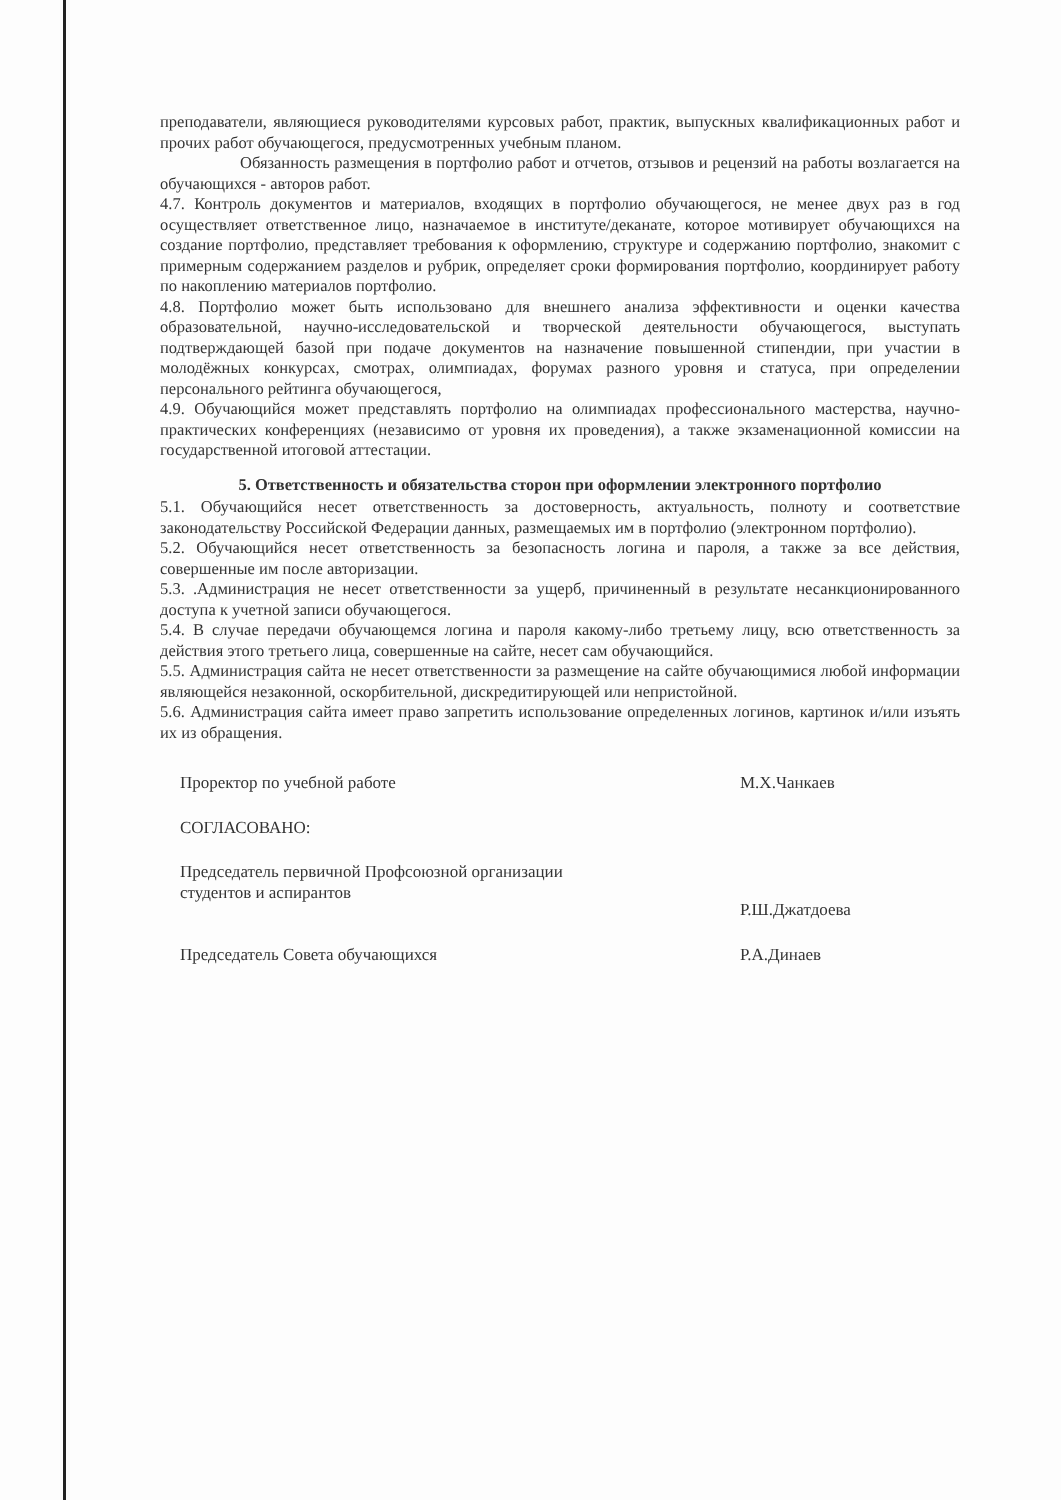преподаватели, являющиеся руководителями курсовых работ, практик, выпускных квалификационных работ и прочих работ обучающегося, предусмотренных учебным планом.
Обязанность размещения в портфолио работ и отчетов, отзывов и рецензий на работы возлагается на обучающихся - авторов работ.
4.7. Контроль документов и материалов, входящих в портфолио обучающегося, не менее двух раз в год осуществляет ответственное лицо, назначаемое в институте/деканате, которое мотивирует обучающихся на создание портфолио, представляет требования к оформлению, структуре и содержанию портфолио, знакомит с примерным содержанием разделов и рубрик, определяет сроки формирования портфолио, координирует работу по накоплению материалов портфолио.
4.8. Портфолио может быть использовано для внешнего анализа эффективности и оценки качества образовательной, научно-исследовательской и творческой деятельности обучающегося, выступать подтверждающей базой при подаче документов на назначение повышенной стипендии, при участии в молодёжных конкурсах, смотрах, олимпиадах, форумах разного уровня и статуса, при определении персонального рейтинга обучающегося,
4.9. Обучающийся может представлять портфолио на олимпиадах профессионального мастерства, научно-практических конференциях (независимо от уровня их проведения), а также экзаменационной комиссии на государственной итоговой аттестации.
5. Ответственность и обязательства сторон при оформлении электронного портфолио
5.1. Обучающийся несет ответственность за достоверность, актуальность, полноту и соответствие законодательству Российской Федерации данных, размещаемых им в портфолио (электронном портфолио).
5.2. Обучающийся несет ответственность за безопасность логина и пароля, а также за все действия, совершенные им после авторизации.
5.3. .Администрация не несет ответственности за ущерб, причиненный в результате несанкционированного доступа к учетной записи обучающегося.
5.4. В случае передачи обучающемся логина и пароля какому-либо третьему лицу, всю ответственность за действия этого третьего лица, совершенные на сайте, несет сам обучающийся.
5.5. Администрация сайта не несет ответственности за размещение на сайте обучающимися любой информации являющейся незаконной, оскорбительной, дискредитирующей или непристойной.
5.6. Администрация сайта имеет право запретить использование определенных логинов, картинок и/или изъять их из обращения.
Проректор по учебной работе М.Х.Чанкаев
СОГЛАСОВАНО:
Председатель первичной Профсоюзной организации
студентов и аспирантов
Р.Ш.Джатдоева
Председатель Совета обучающихся Р.А.Динаев